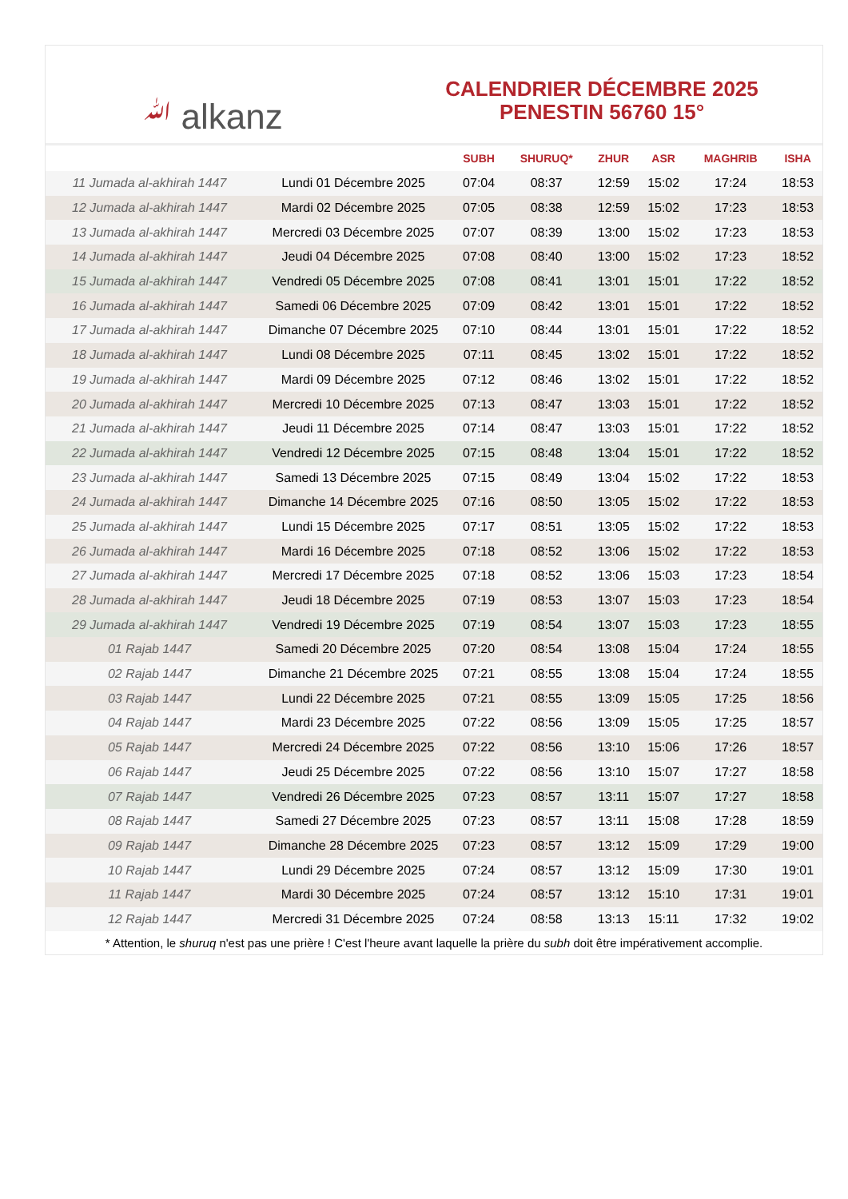ﷲ alkanz
CALENDRIER DÉCEMBRE 2025
PENESTIN 56760 15°
| | | SUBH | SHURUQ* | ZHUR | ASR | MAGHRIB | ISHA |
| --- | --- | --- | --- | --- | --- | --- | --- |
| 11 Jumada al-akhirah 1447 | Lundi 01 Décembre 2025 | 07:04 | 08:37 | 12:59 | 15:02 | 17:24 | 18:53 |
| 12 Jumada al-akhirah 1447 | Mardi 02 Décembre 2025 | 07:05 | 08:38 | 12:59 | 15:02 | 17:23 | 18:53 |
| 13 Jumada al-akhirah 1447 | Mercredi 03 Décembre 2025 | 07:07 | 08:39 | 13:00 | 15:02 | 17:23 | 18:53 |
| 14 Jumada al-akhirah 1447 | Jeudi 04 Décembre 2025 | 07:08 | 08:40 | 13:00 | 15:02 | 17:23 | 18:52 |
| 15 Jumada al-akhirah 1447 | Vendredi 05 Décembre 2025 | 07:08 | 08:41 | 13:01 | 15:01 | 17:22 | 18:52 |
| 16 Jumada al-akhirah 1447 | Samedi 06 Décembre 2025 | 07:09 | 08:42 | 13:01 | 15:01 | 17:22 | 18:52 |
| 17 Jumada al-akhirah 1447 | Dimanche 07 Décembre 2025 | 07:10 | 08:44 | 13:01 | 15:01 | 17:22 | 18:52 |
| 18 Jumada al-akhirah 1447 | Lundi 08 Décembre 2025 | 07:11 | 08:45 | 13:02 | 15:01 | 17:22 | 18:52 |
| 19 Jumada al-akhirah 1447 | Mardi 09 Décembre 2025 | 07:12 | 08:46 | 13:02 | 15:01 | 17:22 | 18:52 |
| 20 Jumada al-akhirah 1447 | Mercredi 10 Décembre 2025 | 07:13 | 08:47 | 13:03 | 15:01 | 17:22 | 18:52 |
| 21 Jumada al-akhirah 1447 | Jeudi 11 Décembre 2025 | 07:14 | 08:47 | 13:03 | 15:01 | 17:22 | 18:52 |
| 22 Jumada al-akhirah 1447 | Vendredi 12 Décembre 2025 | 07:15 | 08:48 | 13:04 | 15:01 | 17:22 | 18:52 |
| 23 Jumada al-akhirah 1447 | Samedi 13 Décembre 2025 | 07:15 | 08:49 | 13:04 | 15:02 | 17:22 | 18:53 |
| 24 Jumada al-akhirah 1447 | Dimanche 14 Décembre 2025 | 07:16 | 08:50 | 13:05 | 15:02 | 17:22 | 18:53 |
| 25 Jumada al-akhirah 1447 | Lundi 15 Décembre 2025 | 07:17 | 08:51 | 13:05 | 15:02 | 17:22 | 18:53 |
| 26 Jumada al-akhirah 1447 | Mardi 16 Décembre 2025 | 07:18 | 08:52 | 13:06 | 15:02 | 17:22 | 18:53 |
| 27 Jumada al-akhirah 1447 | Mercredi 17 Décembre 2025 | 07:18 | 08:52 | 13:06 | 15:03 | 17:23 | 18:54 |
| 28 Jumada al-akhirah 1447 | Jeudi 18 Décembre 2025 | 07:19 | 08:53 | 13:07 | 15:03 | 17:23 | 18:54 |
| 29 Jumada al-akhirah 1447 | Vendredi 19 Décembre 2025 | 07:19 | 08:54 | 13:07 | 15:03 | 17:23 | 18:55 |
| 01 Rajab 1447 | Samedi 20 Décembre 2025 | 07:20 | 08:54 | 13:08 | 15:04 | 17:24 | 18:55 |
| 02 Rajab 1447 | Dimanche 21 Décembre 2025 | 07:21 | 08:55 | 13:08 | 15:04 | 17:24 | 18:55 |
| 03 Rajab 1447 | Lundi 22 Décembre 2025 | 07:21 | 08:55 | 13:09 | 15:05 | 17:25 | 18:56 |
| 04 Rajab 1447 | Mardi 23 Décembre 2025 | 07:22 | 08:56 | 13:09 | 15:05 | 17:25 | 18:57 |
| 05 Rajab 1447 | Mercredi 24 Décembre 2025 | 07:22 | 08:56 | 13:10 | 15:06 | 17:26 | 18:57 |
| 06 Rajab 1447 | Jeudi 25 Décembre 2025 | 07:22 | 08:56 | 13:10 | 15:07 | 17:27 | 18:58 |
| 07 Rajab 1447 | Vendredi 26 Décembre 2025 | 07:23 | 08:57 | 13:11 | 15:07 | 17:27 | 18:58 |
| 08 Rajab 1447 | Samedi 27 Décembre 2025 | 07:23 | 08:57 | 13:11 | 15:08 | 17:28 | 18:59 |
| 09 Rajab 1447 | Dimanche 28 Décembre 2025 | 07:23 | 08:57 | 13:12 | 15:09 | 17:29 | 19:00 |
| 10 Rajab 1447 | Lundi 29 Décembre 2025 | 07:24 | 08:57 | 13:12 | 15:09 | 17:30 | 19:01 |
| 11 Rajab 1447 | Mardi 30 Décembre 2025 | 07:24 | 08:57 | 13:12 | 15:10 | 17:31 | 19:01 |
| 12 Rajab 1447 | Mercredi 31 Décembre 2025 | 07:24 | 08:58 | 13:13 | 15:11 | 17:32 | 19:02 |
* Attention, le shuruq n'est pas une prière ! C'est l'heure avant laquelle la prière du subh doit être impérativement accomplie.